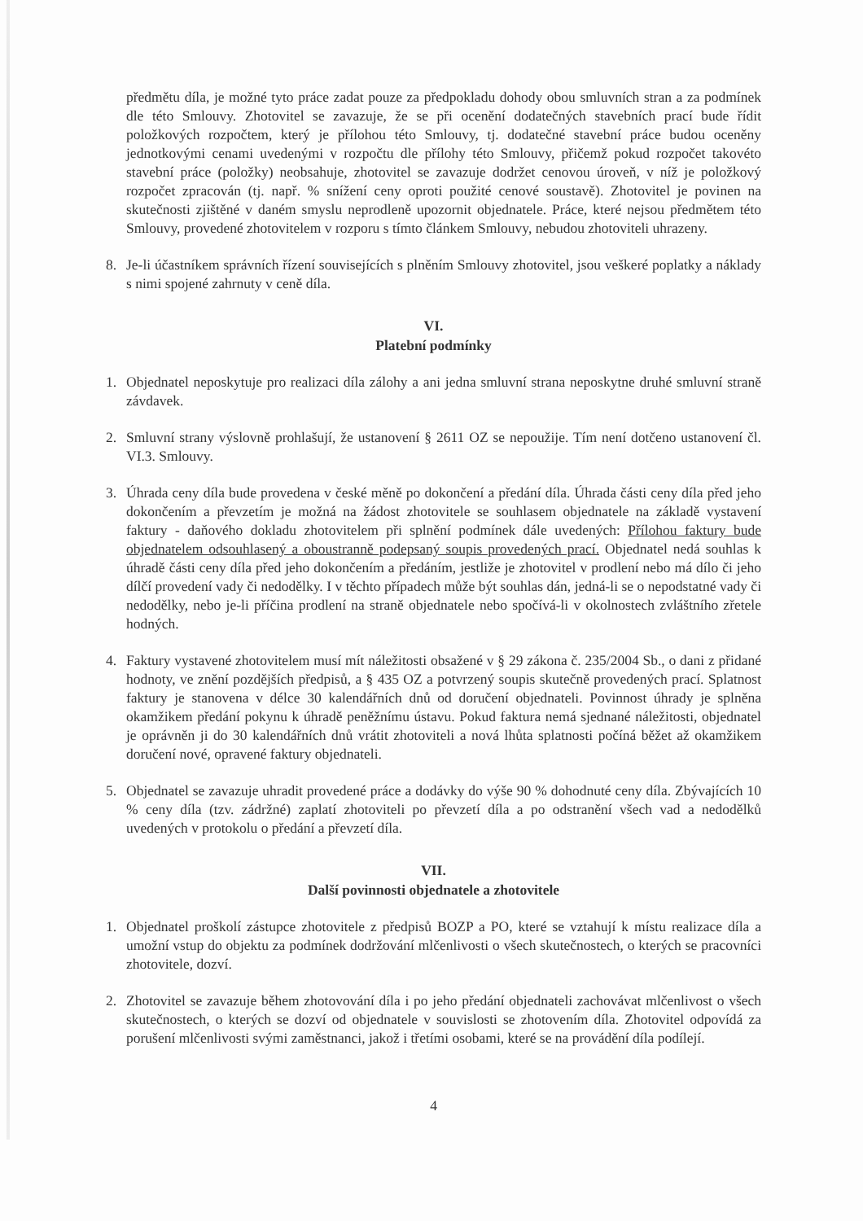předmětu díla, je možné tyto práce zadat pouze za předpokladu dohody obou smluvních stran a za podmínek dle této Smlouvy. Zhotovitel se zavazuje, že se při ocenění dodatečných stavebních prací bude řídit položkových rozpočtem, který je přílohou této Smlouvy, tj. dodatečné stavební práce budou oceněny jednotkovými cenami uvedenými v rozpočtu dle přílohy této Smlouvy, přičemž pokud rozpočet takovéto stavební práce (položky) neobsahuje, zhotovitel se zavazuje dodržet cenovou úroveň, v níž je položkový rozpočet zpracován (tj. např. % snížení ceny oproti použité cenové soustavě). Zhotovitel je povinen na skutečnosti zjištěné v daném smyslu neprodleně upozornit objednatele. Práce, které nejsou předmětem této Smlouvy, provedené zhotovitelem v rozporu s tímto článkem Smlouvy, nebudou zhotoviteli uhrazeny.
8. Je-li účastníkem správních řízení souvisejících s plněním Smlouvy zhotovitel, jsou veškeré poplatky a náklady s nimi spojené zahrnuty v ceně díla.
VI.
Platební podmínky
1. Objednatel neposkytuje pro realizaci díla zálohy a ani jedna smluvní strana neposkytne druhé smluvní straně závdavek.
2. Smluvní strany výslovně prohlašují, že ustanovení § 2611 OZ se nepoužije. Tím není dotčeno ustanovení čl. VI.3. Smlouvy.
3. Úhrada ceny díla bude provedena v české měně po dokončení a předání díla. Úhrada části ceny díla před jeho dokončením a převzetím je možná na žádost zhotovitele se souhlasem objednatele na základě vystavení faktury - daňového dokladu zhotovitelem při splnění podmínek dále uvedených: Přílohou faktury bude objednatelem odsouhlasený a oboustranně podepsaný soupis provedených prací. Objednatel nedá souhlas k úhradě části ceny díla před jeho dokončením a předáním, jestliže je zhotovitel v prodlení nebo má dílo či jeho dílčí provedení vady či nedodělky. I v těchto případech může být souhlas dán, jedná-li se o nepodstatné vady či nedodělky, nebo je-li příčina prodlení na straně objednatele nebo spočívá-li v okolnostech zvláštního zřetele hodných.
4. Faktury vystavené zhotovitelem musí mít náležitosti obsažené v § 29 zákona č. 235/2004 Sb., o dani z přidané hodnoty, ve znění pozdějších předpisů, a § 435 OZ a potvrzený soupis skutečně provedených prací. Splatnost faktury je stanovena v délce 30 kalendářních dnů od doručení objednateli. Povinnost úhrady je splněna okamžikem předání pokynu k úhradě peněžnímu ústavu. Pokud faktura nemá sjednané náležitosti, objednatel je oprávněn ji do 30 kalendářních dnů vrátit zhotoviteli a nová lhůta splatnosti počíná běžet až okamžikem doručení nové, opravené faktury objednateli.
5. Objednatel se zavazuje uhradit provedené práce a dodávky do výše 90 % dohodnuté ceny díla. Zbývajících 10 % ceny díla (tzv. zádržné) zaplatí zhotoviteli po převzetí díla a po odstranění všech vad a nedodělků uvedených v protokolu o předání a převzetí díla.
VII.
Další povinnosti objednatele a zhotovitele
1. Objednatel proškolí zástupce zhotovitele z předpisů BOZP a PO, které se vztahují k místu realizace díla a umožní vstup do objektu za podmínek dodržování mlčenlivosti o všech skutečnostech, o kterých se pracovníci zhotovitele, dozví.
2. Zhotovitel se zavazuje během zhotovování díla i po jeho předání objednateli zachovávat mlčenlivost o všech skutečnostech, o kterých se dozví od objednatele v souvislosti se zhotovením díla. Zhotovitel odpovídá za porušení mlčenlivosti svými zaměstnanci, jakož i třetími osobami, které se na provádění díla podílejí.
4